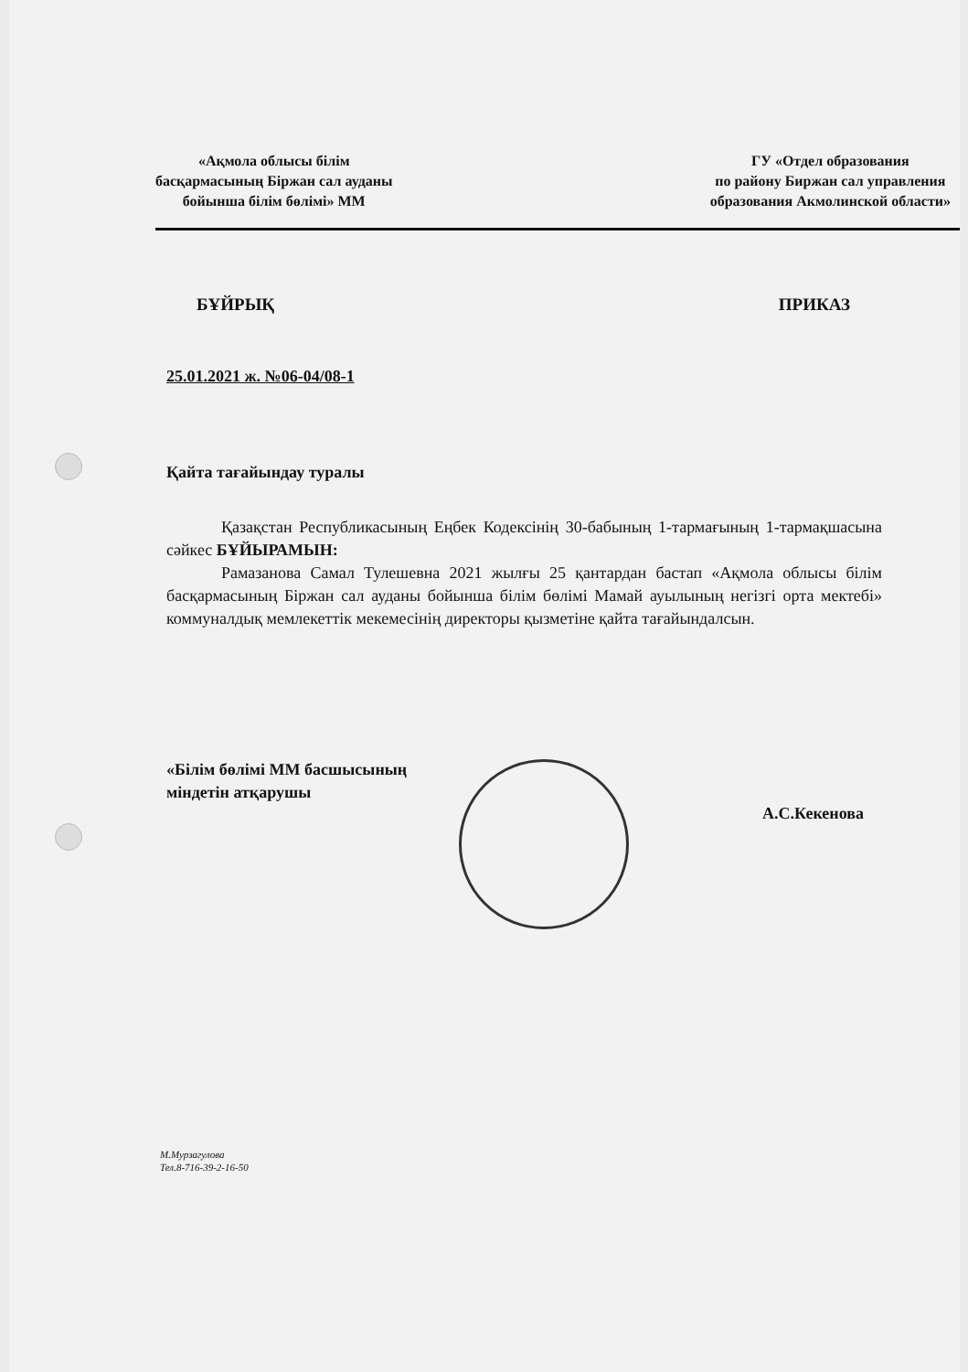«Ақмола облысы білім
басқармасының Біржан сал ауданы
бойынша білім бөлімі» ММ
ГУ «Отдел образования
по району Биржан сал управления
образования Акмолинской области»
БҰЙРЫҚ ПРИКАЗ
25.01.2021 ж. №06-04/08-1
Қайта тағайындау туралы
Қазақстан Республикасының Еңбек Кодексінің 30-бабының 1-тармағының 1-тармақшасына сәйкес БҰЙЫРАМЫН:
Рамазанова Самал Тулешевна 2021 жылғы 25 қантардан бастап «Ақмола облысы білім басқармасының Біржан сал ауданы бойынша білім бөлімі Мамай ауылының негізгі орта мектебі» коммуналдық мемлекеттік мекемесінің директоры қызметіне қайта тағайындалсын.
«Білім бөлімі ММ басшысының
міндетін атқарушы
А.С.Кекенова
М.Мурзагулова
Тел.8-716-39-2-16-50